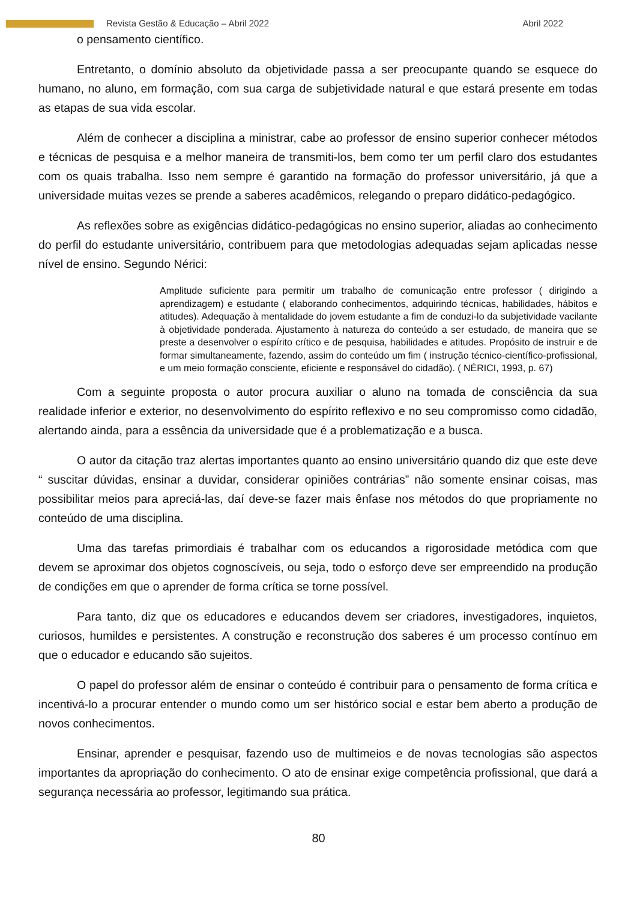Revista Gestão & Educação – Abril 2022 Abril 2022
o pensamento científico.
Entretanto, o domínio absoluto da objetividade passa a ser preocupante quando se esquece do humano, no aluno, em formação, com sua carga de subjetividade natural e que estará presente em todas as etapas de sua vida escolar.
Além de conhecer a disciplina a ministrar, cabe ao professor de ensino superior conhecer métodos e técnicas de pesquisa e a melhor maneira de transmiti-los, bem como ter um perfil claro dos estudantes com os quais trabalha. Isso nem sempre é garantido na formação do professor universitário, já que a universidade muitas vezes se prende a saberes acadêmicos, relegando o preparo didático-pedagógico.
As reflexões sobre as exigências didático-pedagógicas no ensino superior, aliadas ao conhecimento do perfil do estudante universitário, contribuem para que metodologias adequadas sejam aplicadas nesse nível de ensino. Segundo Nérici:
Amplitude suficiente para permitir um trabalho de comunicação entre professor ( dirigindo a aprendizagem) e estudante ( elaborando conhecimentos, adquirindo técnicas, habilidades, hábitos e atitudes). Adequação à mentalidade do jovem estudante a fim de conduzi-lo da subjetividade vacilante à objetividade ponderada. Ajustamento à natureza do conteúdo a ser estudado, de maneira que se preste a desenvolver o espírito crítico e de pesquisa, habilidades e atitudes. Propósito de instruir e de formar simultaneamente, fazendo, assim do conteúdo um fim ( instrução técnico-científico-profissional, e um meio formação consciente, eficiente e responsável do cidadão). ( NÉRICI, 1993, p. 67)
Com a seguinte proposta o autor procura auxiliar o aluno na tomada de consciência da sua realidade inferior e exterior, no desenvolvimento do espírito reflexivo e no seu compromisso como cidadão, alertando ainda, para a essência da universidade que é a problematização e a busca.
O autor da citação traz alertas importantes quanto ao ensino universitário quando diz que este deve “ suscitar dúvidas, ensinar a duvidar, considerar opiniões contrárias” não somente ensinar coisas, mas possibilitar meios para apreciá-las, daí deve-se fazer mais ênfase nos métodos do que propriamente no conteúdo de uma disciplina.
Uma das tarefas primordiais é trabalhar com os educandos a rigorosidade metódica com que devem se aproximar dos objetos cognoscíveis, ou seja, todo o esforço deve ser empreendido na produção de condições em que o aprender de forma crítica se torne possível.
Para tanto, diz que os educadores e educandos devem ser criadores, investigadores, inquietos, curiosos, humildes e persistentes. A construção e reconstrução dos saberes é um processo contínuo em que o educador e educando são sujeitos.
O papel do professor além de ensinar o conteúdo é contribuir para o pensamento de forma crítica e incentivá-lo a procurar entender o mundo como um ser histórico social e estar bem aberto a produção de novos conhecimentos.
Ensinar, aprender e pesquisar, fazendo uso de multimeios e de novas tecnologias são aspectos importantes da apropriação do conhecimento. O ato de ensinar exige competência profissional, que dará a segurança necessária ao professor, legitimando sua prática.
80